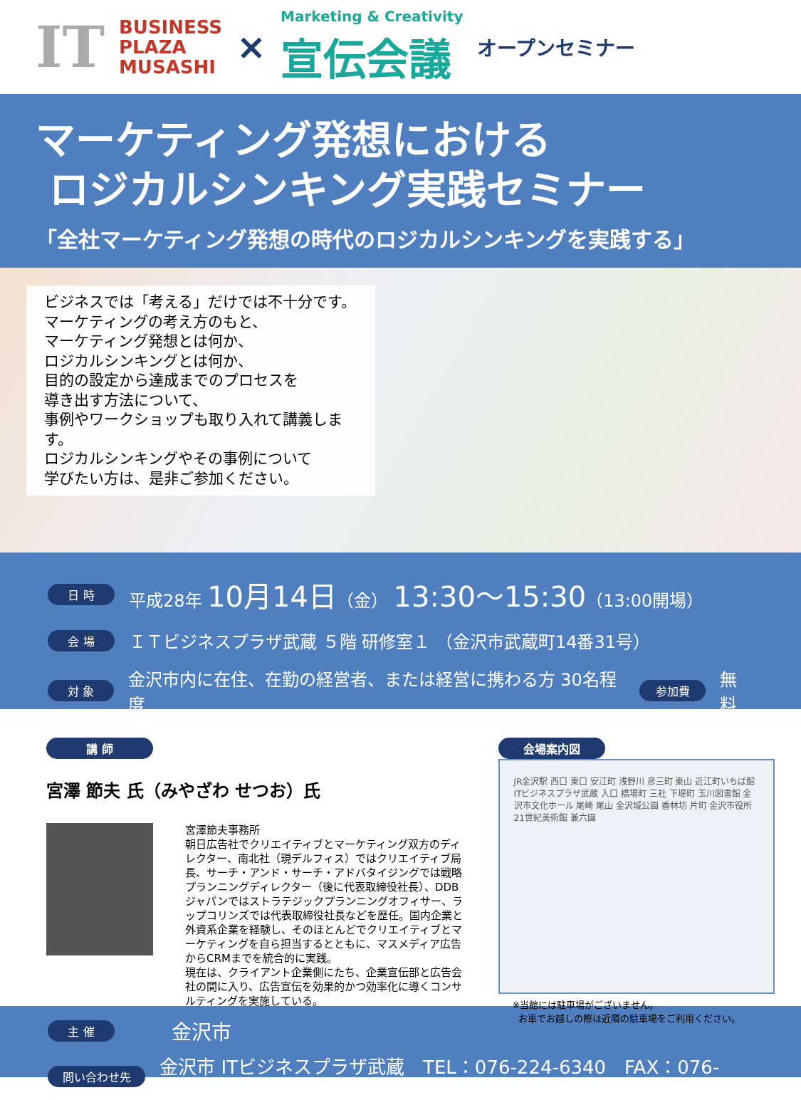IT
BUSINESS
PLAZA
MUSASHI
×
Marketing & Creativity
宣伝会議
オープンセミナー
マーケティング発想における
ロジカルシンキング実践セミナー
「全社マーケティング発想の時代のロジカルシンキングを実践する」
ビジネスでは「考える」だけでは不十分です。
マーケティングの考え方のもと、
マーケティング発想とは何か、
ロジカルシンキングとは何か、
目的の設定から達成までのプロセスを
導き出す方法について、
事例やワークショップも取り入れて講義します。
ロジカルシンキングやその事例について
学びたい方は、是非ご参加ください。
日 時 平成28年 10月14日（金） 13:30～15:30（13:00開場）
会 場 ＩＴビジネスプラザ武蔵 ５階 研修室１ （金沢市武蔵町14番31号）
対 象 金沢市内に在住、在勤の経営者、または経営に携わる方 30名程度 参加費 無料
講 師
宮澤 節夫 氏（みやざわ せつお）氏
宮澤節夫事務所
朝日広告社でクリエイティブとマーケティング双方のディレクター、南北社（現デルフィス）ではクリエイティブ局長、サーチ・アンド・サーチ・アドバタイジングでは戦略プランニングディレクター（後に代表取締役社長）、DDB ジャパンではストラテジックプランニングオフィサー、ラップコリンズでは代表取締役社長などを歴任。国内企業と外資系企業を経験し、そのほとんどでクリエイティブとマーケティングを自ら担当するとともに、マスメディア広告からCRMまでを統合的に実践。
現在は、クライアント企業側にたち、企業宣伝部と広告会社の間に入り、広告宣伝を効果的かつ効率化に導くコンサルティングを実施している。
会場案内図
JR金沢駅 西口 東口 安江町 浅野川 彦三町 東山 近江町いちば館 ITビジネスプラザ武蔵 入口 橋場町 三社 下堤町 玉川図書館 金沢市文化ホール 尾崎 尾山 金沢城公園 香林坊 片町 金沢市役所 21世紀美術館 兼六園
※当館には駐車場がございません。
お車でお越しの際は近隣の駐車場をご利用ください。
主 催 金沢市
問い合わせ先 金沢市 ITビジネスプラザ武蔵　TEL：076-224-6340　FAX：076-224-8788